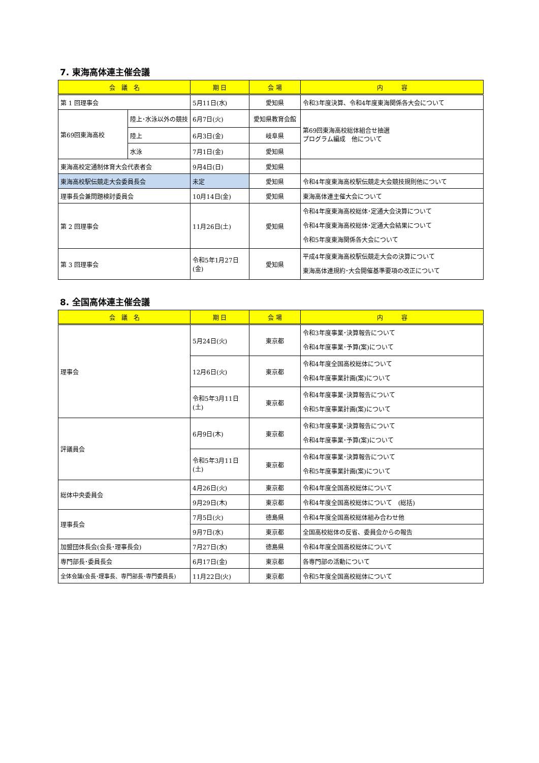7. 東海高体連主催会議
| 会 議 名 | | 期 日 | 会 場 | 内 容 |
| --- | --- | --- | --- | --- |
| 第 1 回理事会 | | 5月11日(水) | 愛知県 | 令和3年度決算、令和4年度東海関係各大会について |
| 第69回東海高校 | 陸上･水泳以外の競技 | 6月7日(火) | 愛知県教育会館 | 第69回東海高校総体組合せ抽選 プログラム編成 他について |
| | 陸上 | 6月3日(金) | 岐阜県 | |
| | 水泳 | 7月1日(金) | 愛知県 | |
| 東海高校定通制体育大会代表者会 | | 9月4日(日) | 愛知県 | |
| 東海高校駅伝競走大会委員長会 | | 未定 | 愛知県 | 令和4年度東海高校駅伝競走大会競技規則他について |
| 理事長会兼問題検討委員会 | | 10月14日(金) | 愛知県 | 東海高体連主催大会について |
| 第 2 回理事会 | | 11月26日(土) | 愛知県 | 令和4年度東海高校総体･定通大会決算について 令和4年度東海高校総体･定通大会結果について 令和5年度東海関係各大会について |
| 第 3 回理事会 | | 令和5年1月27日(金) | 愛知県 | 平成4年度東海高校駅伝競走大会の決算について 東海高体連規約･大会開催基準要項の改正について |
8. 全国高体連主催会議
| 会 議 名 | 期 日 | 会 場 | 内 容 |
| --- | --- | --- | --- |
| 理事会 | 5月24日(火) | 東京都 | 令和3年度事業･決算報告について 令和4年度事業･予算(案)について |
| | 12月6日(火) | 東京都 | 令和4年度全国高校総体について 令和4年度事業計画(案)について |
| | 令和5年3月11日(土) | 東京都 | 令和4年度事業･決算報告について 令和5年度事業計画(案)について |
| 評議員会 | 6月9日(木) | 東京都 | 令和3年度事業･決算報告について 令和4年度事業･予算(案)について |
| | 令和5年3月11日(土) | 東京都 | 令和4年度事業･決算報告について 令和5年度事業計画(案)について |
| 総体中央委員会 | 4月26日(火) | 東京都 | 令和4年度全国高校総体について |
| | 9月29日(木) | 東京都 | 令和4年度全国高校総体について (総括) |
| 理事長会 | 7月5日(火) | 徳島県 | 令和4年度全国高校総体組み合わせ他 |
| | 9月7日(水) | 東京都 | 全国高校総体の反省、委員会からの報告 |
| 加盟団体長会(会長･理事長会) | 7月27日(水) | 徳島県 | 令和4年度全国高校総体について |
| 専門部長･委員長会 | 6月17日(金) | 東京都 | 各専門部の活動について |
| 全体会議(会長･理事長、専門部長･専門委員長) | 11月22日(火) | 東京都 | 令和5年度全国高校総体について |